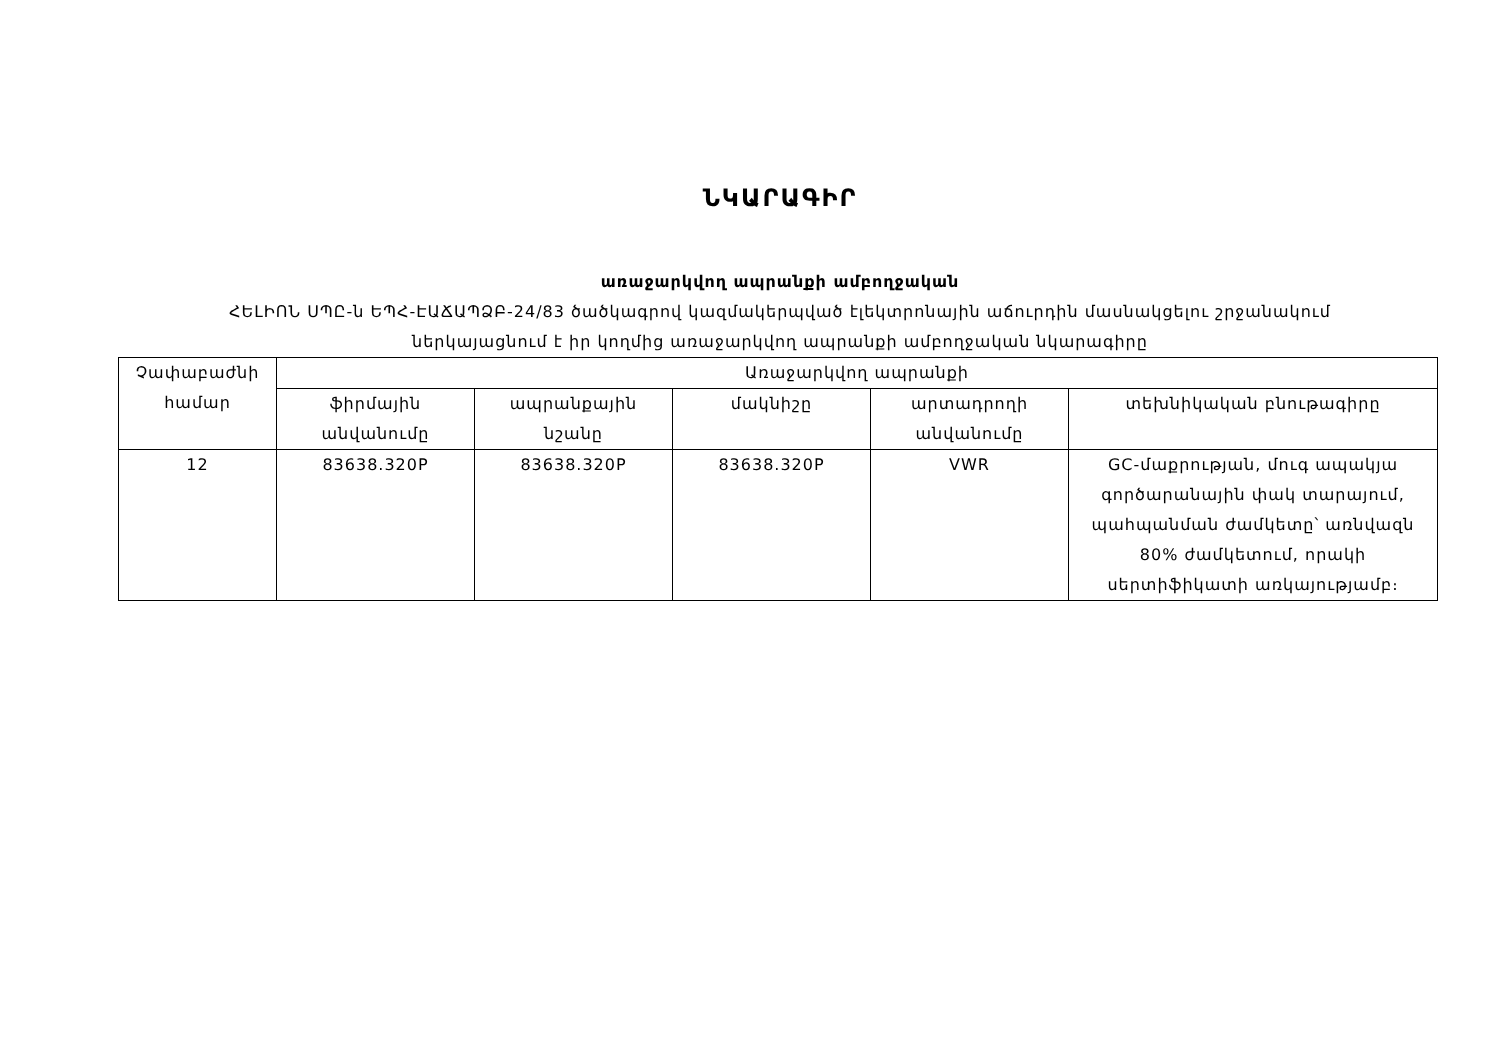ՆԿԱՐԱԳԻՐ
առաջարկվող ապրանքի ամբողջական
ՀԵԼԻՈՆ ՍՊԸ-ն ԵՊՀ-ԷԱՃԱՊՁԲ-24/83 ծածկագրով կազմակերպված էլեկտրոնային աճուրդին մասնակցելու շրջանակում
ներկայացնում է իր կողմից առաջարկվող ապրանքի ամբողջական նկարագիրը
| Չափաբաժնի համար | Առաջարկվող ապրանքի | | | | |
| --- | --- | --- | --- | --- | --- |
| | ֆիրմային անվանումը | ապրանքային նշանը | մակնիշը | արտադրողի անվանումը | տեխնիկական բնութագիրը |
| 12 | 83638.320P | 83638.320P | 83638.320P | VWR | GC-մաքրության, մուգ ապակյա գործարանային փակ տարայում, պահպանման ժամկետը՝ առնվազն 80% ժամկետում, որակի սերտիֆիկատի առկայությամբ։ |